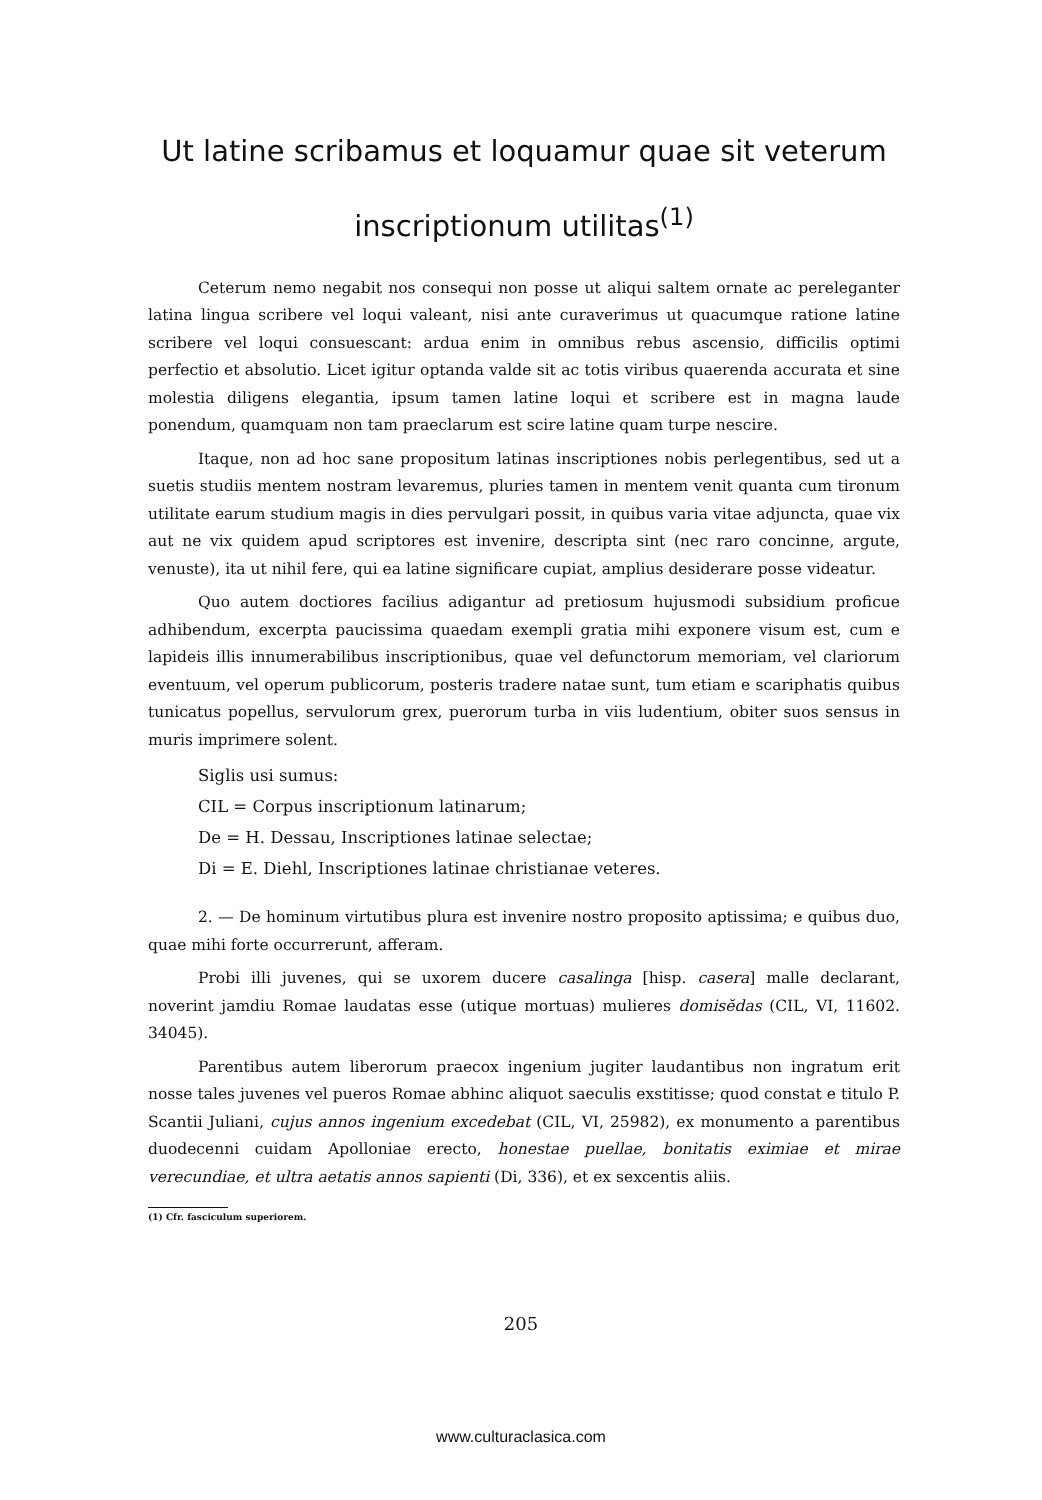Ut latine scribamus et loquamur quae sit veterum
inscriptionum utilitas<sup>(1)</sup>
Ceterum nemo negabit nos consequi non posse ut aliqui saltem ornate ac pereleganter latina lingua scribere vel loqui valeant, nisi ante curaverimus ut quacumque ratione latine scribere vel loqui consuescant: ardua enim in omnibus rebus ascensio, difficilis optimi perfectio et absolutio. Licet igitur optanda valde sit ac totis viribus quaerenda accurata et sine molestia diligens elegantia, ipsum tamen latine loqui et scribere est in magna laude ponendum, quamquam non tam praeclarum est scire latine quam turpe nescire.
Itaque, non ad hoc sane propositum latinas inscriptiones nobis perlegentibus, sed ut a suetis studiis mentem nostram levaremus, pluries tamen in mentem venit quanta cum tironum utilitate earum studium magis in dies pervulgari possit, in quibus varia vitae adjuncta, quae vix aut ne vix quidem apud scriptores est invenire, descripta sint (nec raro concinne, argute, venuste), ita ut nihil fere, qui ea latine significare cupiat, amplius desiderare posse videatur.
Quo autem doctiores facilius adigantur ad pretiosum hujusmodi subsidium proficue adhibendum, excerpta paucissima quaedam exempli gratia mihi exponere visum est, cum e lapideis illis innumerabilibus inscriptionibus, quae vel defunctorum memoriam, vel clariorum eventuum, vel operum publicorum, posteris tradere natae sunt, tum etiam e scariphatis quibus tunicatus popellus, servulorum grex, puerorum turba in viis ludentium, obiter suos sensus in muris imprimere solent.
Siglis usi sumus:
CIL = Corpus inscriptionum latinarum;
De = H. Dessau, Inscriptiones latinae selectae;
Di = E. Diehl, Inscriptiones latinae christianae veteres.
2. — De hominum virtutibus plura est invenire nostro proposito aptissima; e quibus duo, quae mihi forte occurrerunt, afferam.
Probi illi juvenes, qui se uxorem ducere casalinga [hisp. casera] malle declarant, noverint jamdiu Romae laudatas esse (utique mortuas) mulieres domisĕdas (CIL, VI, 11602. 34045).
Parentibus autem liberorum praecox ingenium jugiter laudantibus non ingratum erit nosse tales juvenes vel pueros Romae abhinc aliquot saeculis exstitisse; quod constat e titulo P. Scantii Juliani, cujus annos ingenium excedebat (CIL, VI, 25982), ex monumento a parentibus duodecenni cuidam Apolloniae erecto, honestae puellae, bonitatis eximiae et mirae verecundiae, et ultra aetatis annos sapienti (Di, 336), et ex sexcentis aliis.
(1) Cfr. fasciculum superiorem.
205
www.culturaclasica.com